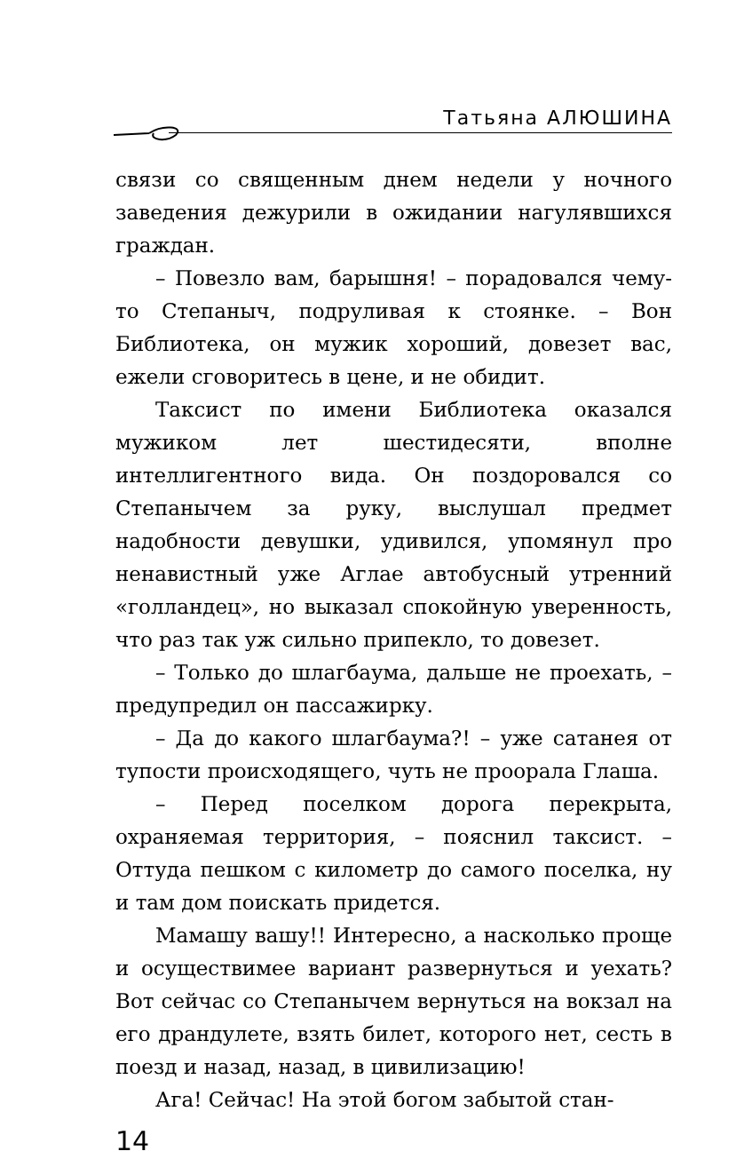Татьяна АЛЮШИНА
связи со священным днем недели у ночного заведения дежурили в ожидании нагулявшихся граждан.
– Повезло вам, барышня! – порадовался чему-то Степаныч, подруливая к стоянке. – Вон Библиотека, он мужик хороший, довезет вас, ежели сговоритесь в цене, и не обидит.
Таксист по имени Библиотека оказался мужиком лет шестидесяти, вполне интеллигентного вида. Он поздоровался со Степанычем за руку, выслушал предмет надобности девушки, удивился, упомянул про ненавистный уже Аглае автобусный утренний «голландец», но выказал спокойную уверенность, что раз так уж сильно припекло, то довезет.
– Только до шлагбаума, дальше не проехать, – предупредил он пассажирку.
– Да до какого шлагбаума?! – уже сатанея от тупости происходящего, чуть не проорала Глаша.
– Перед поселком дорога перекрыта, охраняемая территория, – пояснил таксист. – Оттуда пешком с километр до самого поселка, ну и там дом поискать придется.
Мамашу вашу!! Интересно, а насколько проще и осуществимее вариант развернуться и уехать? Вот сейчас со Степанычем вернуться на вокзал на его драндулете, взять билет, которого нет, сесть в поезд и назад, назад, в цивилизацию!
Ага! Сейчас! На этой богом забытой стан-
14